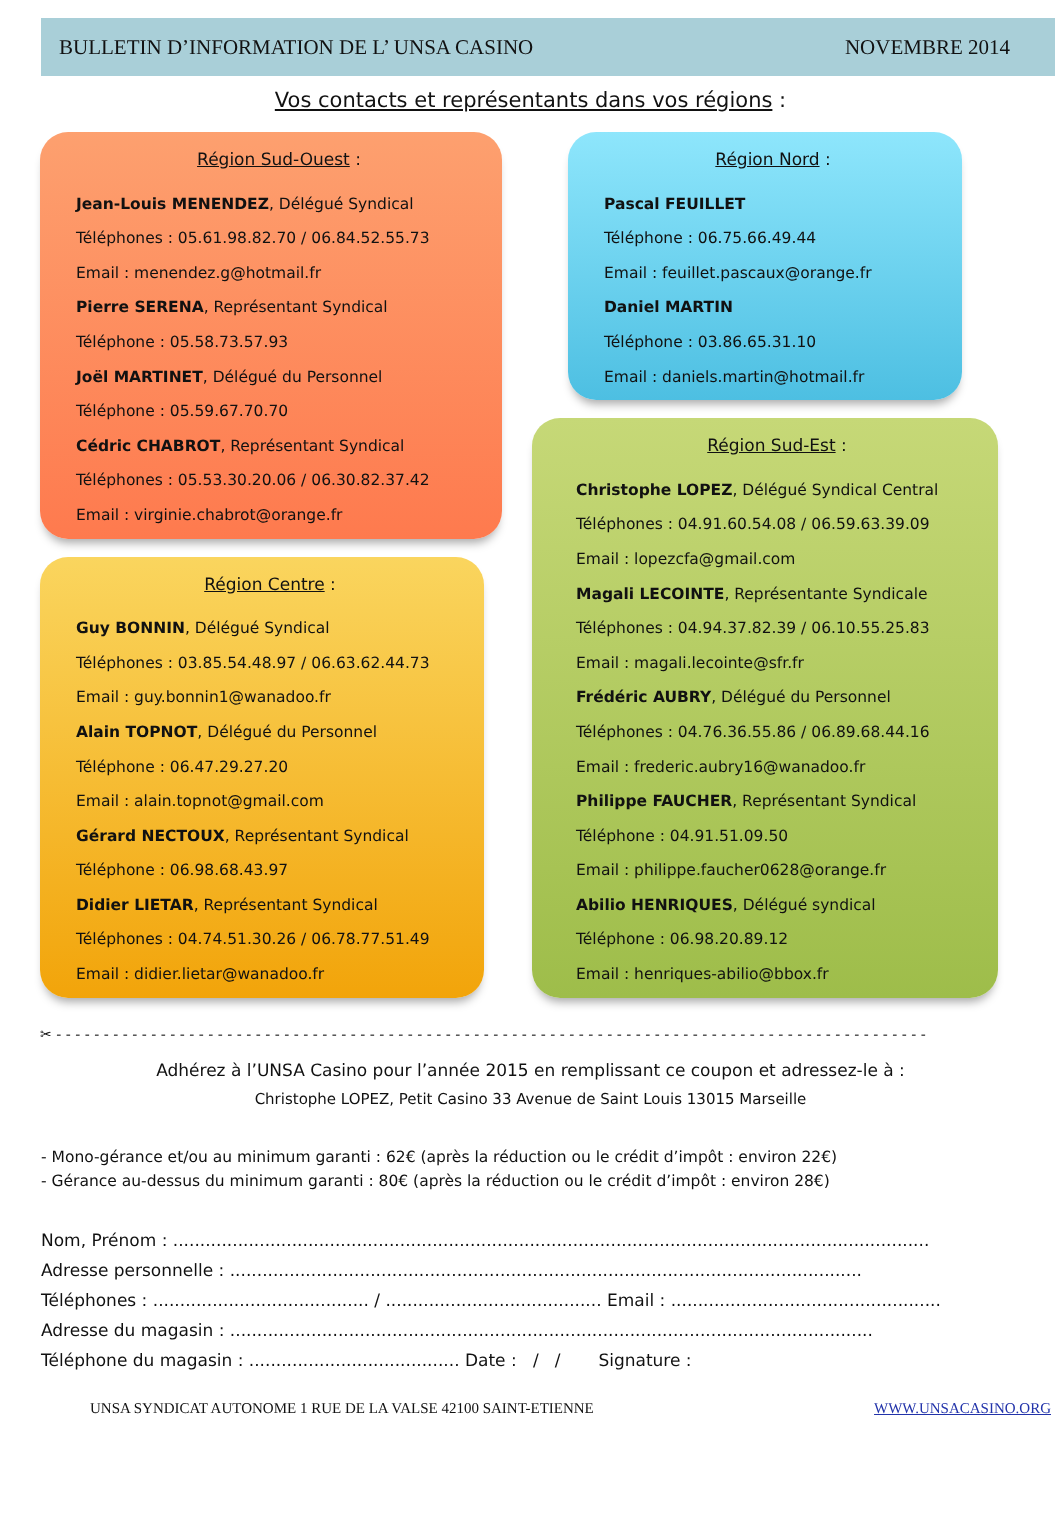BULLETIN D’INFORMATION DE L’ UNSA CASINO NOVEMBRE 2014
Vos contacts et représentants dans vos régions :
Région Sud-Ouest :
Jean-Louis MENENDEZ, Délégué Syndical
Téléphones : 05.61.98.82.70 / 06.84.52.55.73
Email : menendez.g@hotmail.fr
Pierre SERENA, Représentant Syndical
Téléphone : 05.58.73.57.93
Joël MARTINET, Délégué du Personnel
Téléphone : 05.59.67.70.70
Cédric CHABROT, Représentant Syndical
Téléphones : 05.53.30.20.06 / 06.30.82.37.42
Email : virginie.chabrot@orange.fr
Région Centre :
Guy BONNIN, Délégué Syndical
Téléphones : 03.85.54.48.97 / 06.63.62.44.73
Email : guy.bonnin1@wanadoo.fr
Alain TOPNOT, Délégué du Personnel
Téléphone : 06.47.29.27.20
Email : alain.topnot@gmail.com
Gérard NECTOUX, Représentant Syndical
Téléphone : 06.98.68.43.97
Didier LIETAR, Représentant Syndical
Téléphones : 04.74.51.30.26 / 06.78.77.51.49
Email : didier.lietar@wanadoo.fr
Région Nord :
Pascal FEUILLET
Téléphone : 06.75.66.49.44
Email : feuillet.pascaux@orange.fr
Daniel MARTIN
Téléphone : 03.86.65.31.10
Email : daniels.martin@hotmail.fr
Région Sud-Est :
Christophe LOPEZ, Délégué Syndical Central
Téléphones : 04.91.60.54.08 / 06.59.63.39.09
Email : lopezcfa@gmail.com
Magali LECOINTE, Représentante Syndicale
Téléphones : 04.94.37.82.39 / 06.10.55.25.83
Email : magali.lecointe@sfr.fr
Frédéric AUBRY, Délégué du Personnel
Téléphones : 04.76.36.55.86 / 06.89.68.44.16
Email : frederic.aubry16@wanadoo.fr
Philippe FAUCHER, Représentant Syndical
Téléphone : 04.91.51.09.50
Email : philippe.faucher0628@orange.fr
Abilio HENRIQUES, Délégué syndical
Téléphone : 06.98.20.89.12
Email : henriques-abilio@bbox.fr
✂ - - - - - - - - - - - - - - - - - - - - - - - - - - - - - - - - - - - - - - - - - - - - - - - - - - - - - - - - - - - - - - - - - - - - - - - - - - - - - - - - - - - - - - - - - - - -
Adhérez à l’UNSA Casino pour l’année 2015 en remplissant ce coupon et adressez-le à :
Christophe LOPEZ, Petit Casino 33 Avenue de Saint Louis 13015 Marseille
- Mono-gérance et/ou au minimum garanti : 62€ (après la réduction ou le crédit d’impôt : environ 22€)
- Gérance au-dessus du minimum garanti : 80€ (après la réduction ou le crédit d’impôt : environ 28€)
Nom, Prénom : ............................................................................................................................................
Adresse personnelle : .....................................................................................................................
Téléphones : ........................................ / ........................................ Email : ..................................................
Adresse du magasin : .......................................................................................................................
Téléphone du magasin : ....................................... Date : / / Signature :
UNSA SYNDICAT AUTONOME 1 RUE DE LA VALSE 42100 SAINT-ETIENNE WWW.UNSACASINO.ORG